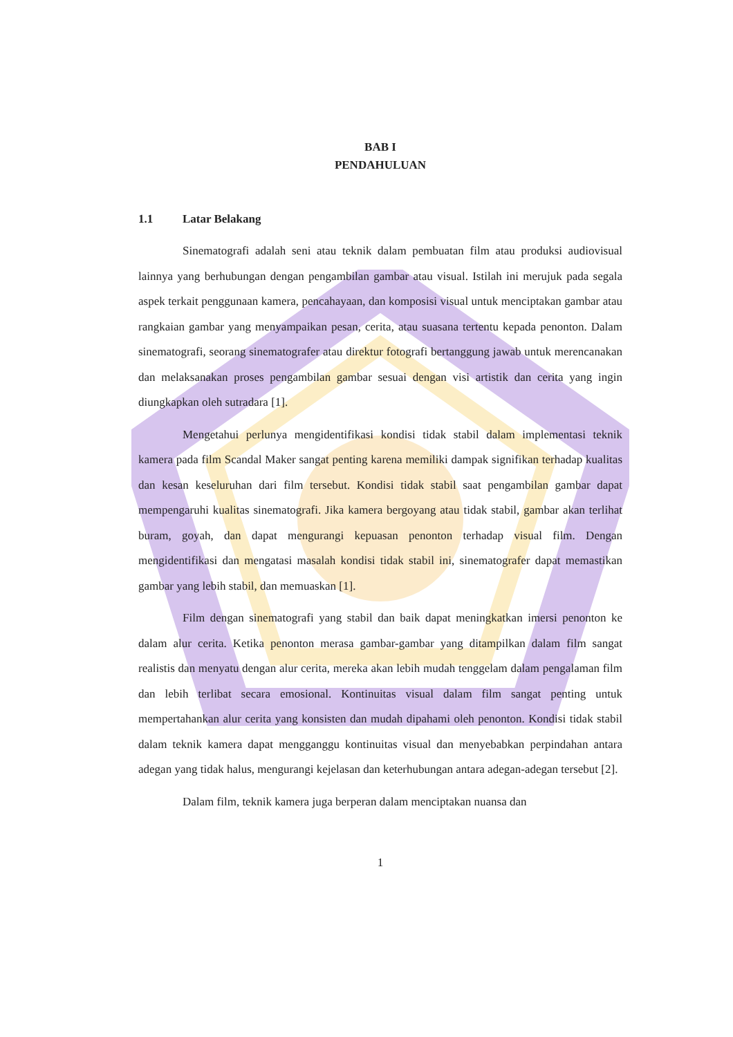BAB I
PENDAHULUAN
1.1 Latar Belakang
Sinematografi adalah seni atau teknik dalam pembuatan film atau produksi audiovisual lainnya yang berhubungan dengan pengambilan gambar atau visual. Istilah ini merujuk pada segala aspek terkait penggunaan kamera, pencahayaan, dan komposisi visual untuk menciptakan gambar atau rangkaian gambar yang menyampaikan pesan, cerita, atau suasana tertentu kepada penonton. Dalam sinematografi, seorang sinematografer atau direktur fotografi bertanggung jawab untuk merencanakan dan melaksanakan proses pengambilan gambar sesuai dengan visi artistik dan cerita yang ingin diungkapkan oleh sutradara [1].
Mengetahui perlunya mengidentifikasi kondisi tidak stabil dalam implementasi teknik kamera pada film Scandal Maker sangat penting karena memiliki dampak signifikan terhadap kualitas dan kesan keseluruhan dari film tersebut. Kondisi tidak stabil saat pengambilan gambar dapat mempengaruhi kualitas sinematografi. Jika kamera bergoyang atau tidak stabil, gambar akan terlihat buram, goyah, dan dapat mengurangi kepuasan penonton terhadap visual film. Dengan mengidentifikasi dan mengatasi masalah kondisi tidak stabil ini, sinematografer dapat memastikan gambar yang lebih stabil, dan memuaskan [1].
Film dengan sinematografi yang stabil dan baik dapat meningkatkan imersi penonton ke dalam alur cerita. Ketika penonton merasa gambar-gambar yang ditampilkan dalam film sangat realistis dan menyatu dengan alur cerita, mereka akan lebih mudah tenggelam dalam pengalaman film dan lebih terlibat secara emosional. Kontinuitas visual dalam film sangat penting untuk mempertahankan alur cerita yang konsisten dan mudah dipahami oleh penonton. Kondisi tidak stabil dalam teknik kamera dapat mengganggu kontinuitas visual dan menyebabkan perpindahan antara adegan yang tidak halus, mengurangi kejelasan dan keterhubungan antara adegan-adegan tersebut [2].
Dalam film, teknik kamera juga berperan dalam menciptakan nuansa dan
1